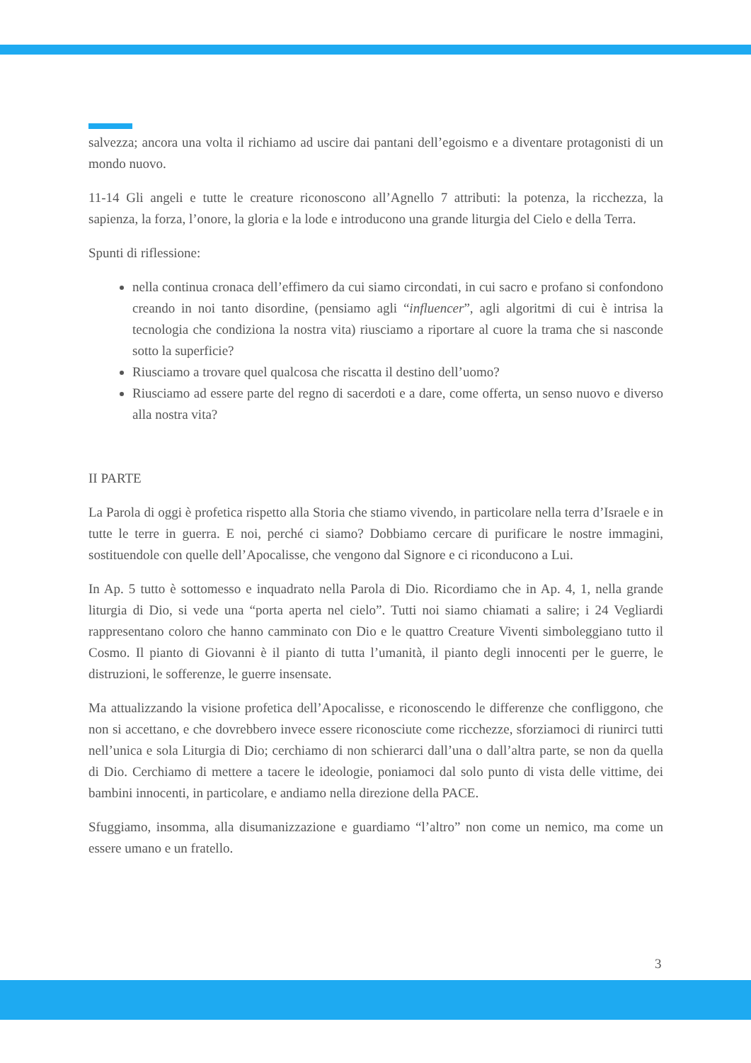salvezza; ancora una volta il richiamo ad uscire dai pantani dell’egoismo e a diventare protagonisti di un mondo nuovo.
11-14 Gli angeli e tutte le creature riconoscono all’Agnello 7 attributi: la potenza, la ricchezza, la sapienza, la forza, l’onore, la gloria e la lode e introducono una grande liturgia del Cielo e della Terra.
Spunti di riflessione:
nella continua cronaca dell’effimero da cui siamo circondati, in cui sacro e profano si confondono creando in noi tanto disordine, (pensiamo agli “influencer”, agli algoritmi di cui è intrisa la tecnologia che condiziona la nostra vita) riusciamo a riportare al cuore la trama che si nasconde sotto la superficie?
Riusciamo a trovare quel qualcosa che riscatta il destino dell’uomo?
Riusciamo ad essere parte del regno di sacerdoti e a dare, come offerta, un senso nuovo e diverso alla nostra vita?
II PARTE
La Parola di oggi è profetica rispetto alla Storia che stiamo vivendo, in particolare nella terra d’Israele e in tutte le terre in guerra. E noi, perché ci siamo? Dobbiamo cercare di purificare le nostre immagini, sostituendole con quelle dell’Apocalisse, che vengono dal Signore e ci riconducono a Lui.
In Ap. 5 tutto è sottomesso e inquadrato nella Parola di Dio. Ricordiamo che in Ap. 4, 1, nella grande liturgia di Dio, si vede una “porta aperta nel cielo”. Tutti noi siamo chiamati a salire; i 24 Vegliardi rappresentano coloro che hanno camminato con Dio e le quattro Creature Viventi simboleggiano tutto il Cosmo. Il pianto di Giovanni è il pianto di tutta l’umanità, il pianto degli innocenti per le guerre, le distruzioni, le sofferenze, le guerre insensate.
Ma attualizzando la visione profetica dell’Apocalisse, e riconoscendo le differenze che confliggono, che non si accettano, e che dovrebbero invece essere riconosciute come ricchezze, sforziamoci di riunirci tutti nell’unica e sola Liturgia di Dio; cerchiamo di non schierarci dall’una o dall’altra parte, se non da quella di Dio. Cerchiamo di mettere a tacere le ideologie, poniamoci dal solo punto di vista delle vittime, dei bambini innocenti, in particolare, e andiamo nella direzione della PACE.
Sfuggiamo, insomma, alla disumanizzazione e guardiamo “l’altro” non come un nemico, ma come un essere umano e un fratello.
3